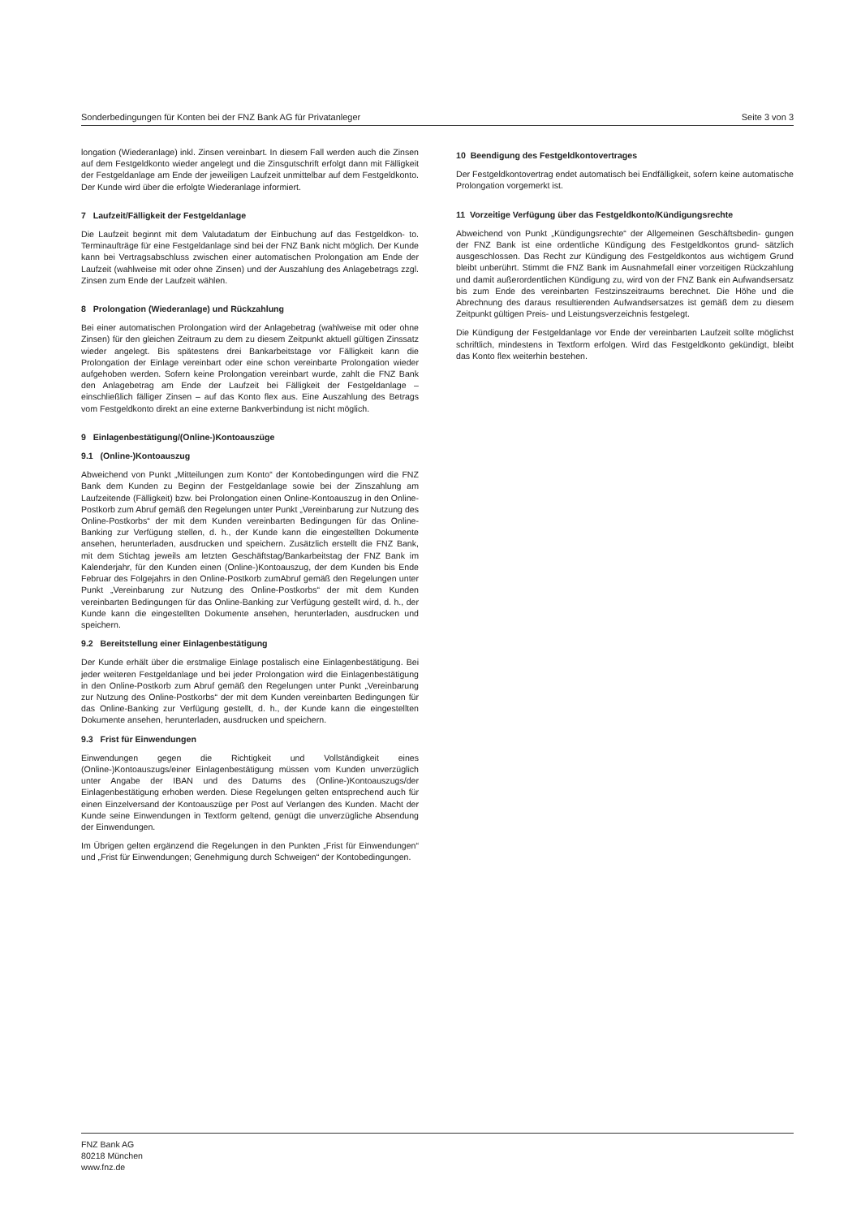Sonderbedingungen für Konten bei der FNZ Bank AG für Privatanleger Seite 3 von 3
longation (Wiederanlage) inkl. Zinsen vereinbart. In diesem Fall werden auch die Zinsen auf dem Festgeldkonto wieder angelegt und die Zinsgutschrift erfolgt dann mit Fälligkeit der Festgeldanlage am Ende der jeweiligen Laufzeit unmittelbar auf dem Festgeldkonto. Der Kunde wird über die erfolgte Wiederanlage informiert.
7 Laufzeit/Fälligkeit der Festgeldanlage
Die Laufzeit beginnt mit dem Valutadatum der Einbuchung auf das Festgeldkon- to. Terminaufträge für eine Festgeldanlage sind bei der FNZ Bank nicht möglich. Der Kunde kann bei Vertragsabschluss zwischen einer automatischen Prolongation am Ende der Laufzeit (wahlweise mit oder ohne Zinsen) und der Auszahlung des Anlagebetrags zzgl. Zinsen zum Ende der Laufzeit wählen.
8 Prolongation (Wiederanlage) und Rückzahlung
Bei einer automatischen Prolongation wird der Anlagebetrag (wahlweise mit oder ohne Zinsen) für den gleichen Zeitraum zu dem zu diesem Zeitpunkt aktuell gültigen Zinssatz wieder angelegt. Bis spätestens drei Bankarbeitstage vor Fälligkeit kann die Prolongation der Einlage vereinbart oder eine schon vereinbarte Prolongation wieder aufgehoben werden. Sofern keine Prolongation vereinbart wurde, zahlt die FNZ Bank den Anlagebetrag am Ende der Laufzeit bei Fälligkeit der Festgeldanlage – einschließlich fälliger Zinsen – auf das Konto flex aus. Eine Auszahlung des Betrags vom Festgeldkonto direkt an eine externe Bankverbindung ist nicht möglich.
9 Einlagenbestätigung/(Online-)Kontoauszüge
9.1 (Online-)Kontoauszug
Abweichend von Punkt „Mitteilungen zum Konto“ der Kontobedingungen wird die FNZ Bank dem Kunden zu Beginn der Festgeldanlage sowie bei der Zinszahlung am Laufzeitende (Fälligkeit) bzw. bei Prolongation einen Online-Kontoauszug in den Online-Postkorb zum Abruf gemäß den Regelungen unter Punkt „Vereinbarung zur Nutzung des Online-Postkorbs“ der mit dem Kunden vereinbarten Bedingungen für das Online-Banking zur Verfügung stellen, d. h., der Kunde kann die eingestellten Dokumente ansehen, herunterladen, ausdrucken und speichern. Zusätzlich erstellt die FNZ Bank, mit dem Stichtag jeweils am letzten Geschäftstag/Bankarbeitstag der FNZ Bank im Kalenderjahr, für den Kunden einen (Online-)Kontoauszug, der dem Kunden bis Ende Februar des Folgejahrs in den Online-Postkorb zumAbruf gemäß den Regelungen unter Punkt „Vereinbarung zur Nutzung des Online-Postkorbs“ der mit dem Kunden vereinbarten Bedingungen für das Online-Banking zur Verfügung gestellt wird, d. h., der Kunde kann die eingestellten Dokumente ansehen, herunterladen, ausdrucken und speichern.
9.2 Bereitstellung einer Einlagenbestätigung
Der Kunde erhält über die erstmalige Einlage postalisch eine Einlagenbestätigung. Bei jeder weiteren Festgeldanlage und bei jeder Prolongation wird die Einlagenbestätigung in den Online-Postkorb zum Abruf gemäß den Regelungen unter Punkt „Vereinbarung zur Nutzung des Online-Postkorbs“ der mit dem Kunden vereinbarten Bedingungen für das Online-Banking zur Verfügung gestellt, d. h., der Kunde kann die eingestellten Dokumente ansehen, herunterladen, ausdrucken und speichern.
9.3 Frist für Einwendungen
Einwendungen gegen die Richtigkeit und Vollständigkeit eines (Online-)Kontoauszugs/einer Einlagenbestätigung müssen vom Kunden unverzüglich unter Angabe der IBAN und des Datums des (Online-)Kontoauszugs/der Einlagenbestätigung erhoben werden. Diese Regelungen gelten entsprechend auch für einen Einzelversand der Kontoauszüge per Post auf Verlangen des Kunden. Macht der Kunde seine Einwendungen in Textform geltend, genügt die unverzügliche Absendung der Einwendungen.
Im Übrigen gelten ergänzend die Regelungen in den Punkten „Frist für Einwendungen“ und „Frist für Einwendungen; Genehmigung durch Schweigen“ der Kontobedingungen.
10 Beendigung des Festgeldkontovertrages
Der Festgeldkontovertrag endet automatisch bei Endfälligkeit, sofern keine automatische Prolongation vorgemerkt ist.
11 Vorzeitige Verfügung über das Festgeldkonto/Kündigungsrechte
Abweichend von Punkt „Kündigungsrechte“ der Allgemeinen Geschäftsbedin- gungen der FNZ Bank ist eine ordentliche Kündigung des Festgeldkontos grund- sätzlich ausgeschlossen. Das Recht zur Kündigung des Festgeldkontos aus wichtigem Grund bleibt unberührt. Stimmt die FNZ Bank im Ausnahmefall einer vorzeitigen Rückzahlung und damit außerordentlichen Kündigung zu, wird von der FNZ Bank ein Aufwandsersatz bis zum Ende des vereinbarten Festzinszeitraums berechnet. Die Höhe und die Abrechnung des daraus resultierenden Aufwandsersatzes ist gemäß dem zu diesem Zeitpunkt gültigen Preis- und Leistungsverzeichnis festgelegt.
Die Kündigung der Festgeldanlage vor Ende der vereinbarten Laufzeit sollte möglichst schriftlich, mindestens in Textform erfolgen. Wird das Festgeldkonto gekündigt, bleibt das Konto flex weiterhin bestehen.
FNZ Bank AG
80218 München
www.fnz.de